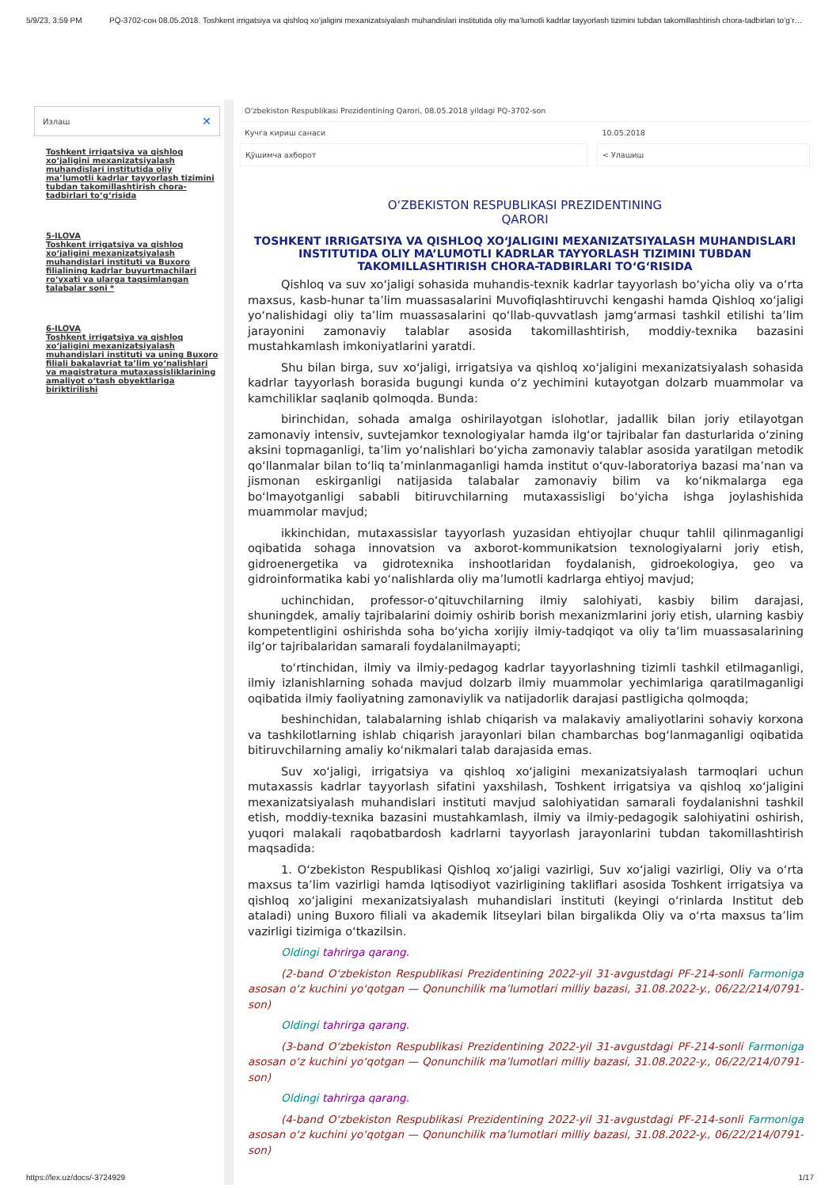5/9/23, 3:59 PM PQ-3702-сон 08.05.2018. Toshkent irrigatsiya va qishloq xo‘jaligini mexanizatsiyalash muhandislari institutida oliy ma’lumotli kadrlar tayyorlash tizimini tubdan takomillashtirish chora-tadbirlari to‘g‘r…
Излаш ✕
Toshkent irrigatsiya va qishloq xo‘jaligini mexanizatsiyalash muhandislari institutida oliy ma’lumotli kadrlar tayyorlash tizimini tubdan takomillashtirish chora-tadbirlari to‘g‘risida
5-ILOVA
Toshkent irrigatsiya va qishloq xo‘jaligini mexanizatsiyalash muhandislari instituti va Buxoro filialining kadrlar buyurtmachilari ro‘yxati va ularga taqsimlangan talabalar soni *
6-ILOVA
Toshkent irrigatsiya va qishloq xo‘jaligini mexanizatsiyalash muhandislari instituti va uning Buxoro filiali bakalavriat ta’lim yo‘nalishlari va magistratura mutaxassisliklarining amaliyot o‘tash obyektlariga biriktirilishi
O‘zbekiston Respublikasi Prezidentining Qarori, 08.05.2018 yildagi PQ-3702-son
Кучга кириш санаси 10.05.2018
Қўшимча ахборот < Улашиш
O‘ZBEKISTON RESPUBLIKASI PREZIDENTINING
QARORI
TOSHKENT IRRIGATSIYA VA QISHLOQ XO‘JALIGINI MEXANIZATSIYALASH MUHANDISLARI INSTITUTIDA OLIY MA’LUMOTLI KADRLAR TAYYORLASH TIZIMINI TUBDAN TAKOMILLASHTIRISH CHORA-TADBIRLARI TO‘G‘RISIDA
Qishloq va suv xo‘jaligi sohasida muhandis-texnik kadrlar tayyorlash bo‘yicha oliy va o‘rta maxsus, kasb-hunar ta’lim muassasalarini Muvofiqlashtiruvchi kengashi hamda Qishloq xo‘jaligi yo‘nalishidagi oliy ta’lim muassasalarini qo‘llab-quvvatlash jamg‘armasi tashkil etilishi ta’lim jarayonini zamonaviy talablar asosida takomillashtirish, moddiy-texnika bazasini mustahkamlash imkoniyatlarini yaratdi.
Shu bilan birga, suv xo‘jaligi, irrigatsiya va qishloq xo‘jaligini mexanizatsiyalash sohasida kadrlar tayyorlash borasida bugungi kunda o‘z yechimini kutayotgan dolzarb muammolar va kamchiliklar saqlanib qolmoqda. Bunda:
birinchidan, sohada amalga oshirilayotgan islohotlar, jadallik bilan joriy etilayotgan zamonaviy intensiv, suvtejamkor texnologiyalar hamda ilg‘or tajribalar fan dasturlarida o‘zining aksini topmaganligi, ta’lim yo‘nalishlari bo‘yicha zamonaviy talablar asosida yaratilgan metodik qo‘llanmalar bilan to‘liq ta’minlanmaganligi hamda institut o‘quv-laboratoriya bazasi ma’nan va jismonan eskirganligi natijasida talabalar zamonaviy bilim va ko‘nikmalarga ega bo‘lmayotganligi sababli bitiruvchilarning mutaxassisligi bo‘yicha ishga joylashishida muammolar mavjud;
ikkinchidan, mutaxassislar tayyorlash yuzasidan ehtiyojlar chuqur tahlil qilinmaganligi oqibatida sohaga innovatsion va axborot-kommunikatsion texnologiyalarni joriy etish, gidroenergetika va gidrotexnika inshootlaridan foydalanish, gidroekologiya, geo va gidroinformatika kabi yo‘nalishlarda oliy ma’lumotli kadrlarga ehtiyoj mavjud;
uchinchidan, professor-o‘qituvchilarning ilmiy salohiyati, kasbiy bilim darajasi, shuningdek, amaliy tajribalarini doimiy oshirib borish mexanizmlarini joriy etish, ularning kasbiy kompetentligini oshirishda soha bo‘yicha xorijiy ilmiy-tadqiqot va oliy ta’lim muassasalarining ilg‘or tajribalaridan samarali foydalanilmayapti;
to‘rtinchidan, ilmiy va ilmiy-pedagog kadrlar tayyorlashning tizimli tashkil etilmaganligi, ilmiy izlanishlarning sohada mavjud dolzarb ilmiy muammolar yechimlariga qaratilmaganligi oqibatida ilmiy faoliyatning zamonaviylik va natijadorlik darajasi pastligicha qolmoqda;
beshinchidan, talabalarning ishlab chiqarish va malakaviy amaliyotlarini sohaviy korxona va tashkilotlarning ishlab chiqarish jarayonlari bilan chambarchas bog‘lanmaganligi oqibatida bitiruvchilarning amaliy ko‘nikmalari talab darajasida emas.
Suv xo‘jaligi, irrigatsiya va qishloq xo‘jaligini mexanizatsiyalash tarmoqlari uchun mutaxassis kadrlar tayyorlash sifatini yaxshilash, Toshkent irrigatsiya va qishloq xo‘jaligini mexanizatsiyalash muhandislari instituti mavjud salohiyatidan samarali foydalanishni tashkil etish, moddiy-texnika bazasini mustahkamlash, ilmiy va ilmiy-pedagogik salohiyatini oshirish, yuqori malakali raqobatbardosh kadrlarni tayyorlash jarayonlarini tubdan takomillashtirish maqsadida:
1. O‘zbekiston Respublikasi Qishloq xo‘jaligi vazirligi, Suv xo‘jaligi vazirligi, Oliy va o‘rta maxsus ta’lim vazirligi hamda Iqtisodiyot vazirligining takliflari asosida Toshkent irrigatsiya va qishloq xo‘jaligini mexanizatsiyalash muhandislari instituti (keyingi o‘rinlarda Institut deb ataladi) uning Buxoro filiali va akademik litseylari bilan birgalikda Oliy va o‘rta maxsus ta’lim vazirligi tizimiga o‘tkazilsin.
Oldingi tahrirga qarang.
(2-band O‘zbekiston Respublikasi Prezidentining 2022-yil 31-avgustdagi PF-214-sonli Farmoniga asosan o‘z kuchini yo‘qotgan — Qonunchilik ma’lumotlari milliy bazasi, 31.08.2022-y., 06/22/214/0791-son)
Oldingi tahrirga qarang.
(3-band O‘zbekiston Respublikasi Prezidentining 2022-yil 31-avgustdagi PF-214-sonli Farmoniga asosan o‘z kuchini yo‘qotgan — Qonunchilik ma’lumotlari milliy bazasi, 31.08.2022-y., 06/22/214/0791-son)
Oldingi tahrirga qarang.
(4-band O‘zbekiston Respublikasi Prezidentining 2022-yil 31-avgustdagi PF-214-sonli Farmoniga asosan o‘z kuchini yo‘qotgan — Qonunchilik ma’lumotlari milliy bazasi, 31.08.2022-y., 06/22/214/0791-son)
https://lex.uz/docs/-3724929 1/17